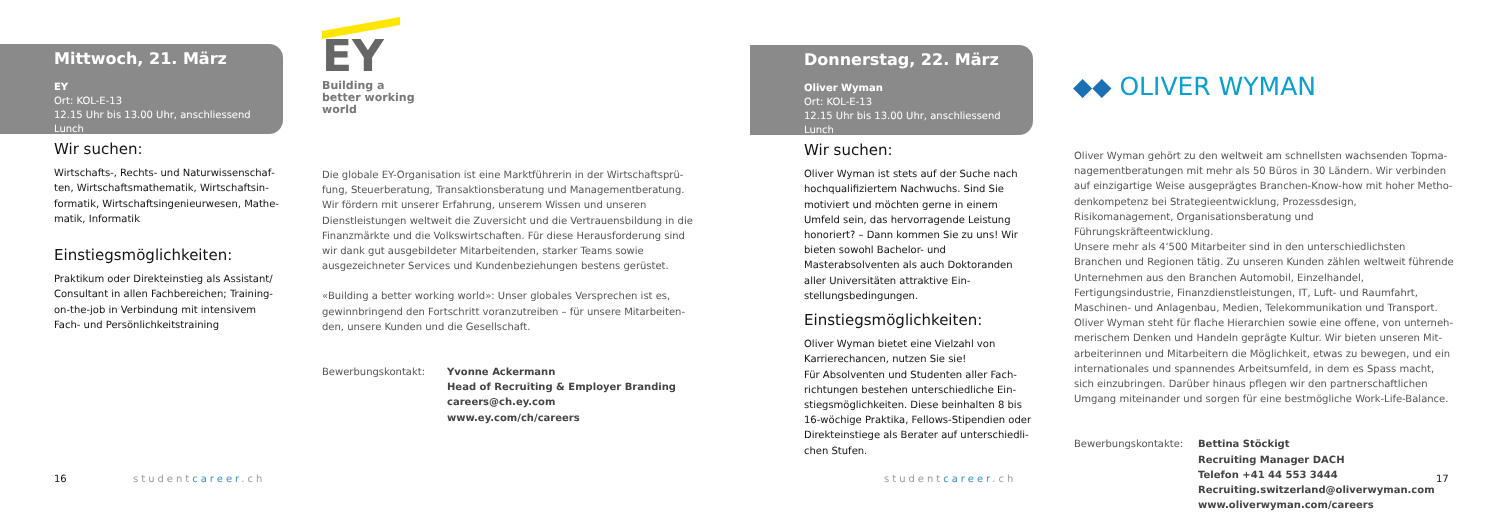Mittwoch, 21. März
EY
Ort: KOL-E-13
12.15 Uhr bis 13.00 Uhr, anschliessend Lunch
Wir suchen:
Wirtschafts-, Rechts- und Naturwissenschaf­ten, Wirtschaftsmathematik, Wirtschaftsin­formatik, Wirtschaftsingenieurwesen, Mathe­matik, Informatik
Einstiegsmöglichkeiten:
Praktikum oder Direkteinstieg als Assistant/ Consultant in allen Fachbereichen; Training-on-the-job in Verbindung mit inten­sivem Fach- und Persönlichkeitstraining
EY
Building a better working world
Die globale EY-Organisation ist eine Marktführerin in der Wirtschaftsprü­fung, Steuerberatung, Transaktionsberatung und Managementberatung. Wir fördern mit unserer Erfahrung, unserem Wissen und unseren Dienstleistungen weltweit die Zuversicht und die Vertrauensbildung in die Finanzmärkte und die Volkswirtschaften. Für diese Herausforderung sind wir dank gut ausgebildeter Mitarbeitenden, starker Teams sowie ausgezeichneter Services und Kundenbeziehungen bestens gerüstet.
«Building a better working world»: Unser globales Versprechen ist es, gewinnbringend den Fortschritt voranzutreiben – für unsere Mitarbeiten­den, unsere Kunden und die Gesellschaft.
Bewerbungskontakt: Yvonne Ackermann
Head of Recruiting & Employer Branding
careers@ch.ey.com
www.ey.com/ch/careers
16 studentcareer.ch
Donnerstag, 22. März
Oliver Wyman
Ort: KOL-E-13
12.15 Uhr bis 13.00 Uhr, anschliessend Lunch
Wir suchen:
Oliver Wyman ist stets auf der Suche nach hochqualifiziertem Nachwuchs. Sind Sie motiviert und möchten gerne in einem Umfeld sein, das hervorragende Leistung honoriert? – Dann kommen Sie zu uns! Wir bieten sowohl Bachelor- und Masterabsolventen als auch Doktoranden aller Universitäten attraktive Ein­stellungsbedingungen.
Einstiegsmöglichkeiten:
Oliver Wyman bietet eine Vielzahl von Karriere­chancen, nutzen Sie sie!
Für Absolventen und Studenten aller Fach­richtungen bestehen unterschiedliche Ein­stiegsmöglichkeiten. Diese beinhalten 8 bis 16-wöchige Praktika, Fellows-Stipendien oder Direkteinstiege als Berater auf unterschiedli­chen Stufen.
◆◆ OLIVER WYMAN
Oliver Wyman gehört zu den weltweit am schnellsten wachsenden Topma­nagementberatungen mit mehr als 50 Büros in 30 Ländern. Wir verbinden auf einzigartige Weise ausgeprägtes Branchen-Know-how mit hoher Metho­denkompetenz bei Strategieentwicklung, Prozessdesign, Risikomanagement, Organisationsberatung und Führungskräfteentwicklung.
Unsere mehr als 4‘500 Mitarbeiter sind in den unterschiedlichsten Branchen und Regionen tätig. Zu unseren Kunden zählen weltweit führende Unterneh­men aus den Branchen Automobil, Einzelhandel, Fertigungsindustrie, Finanz­dienstleistungen, IT, Luft- und Raumfahrt, Maschinen- und Anlagenbau, Medien, Telekommunikation und Transport.
Oliver Wyman steht für flache Hierarchien sowie eine offene, von unterneh­merischem Denken und Handeln geprägte Kultur. Wir bieten unseren Mit­arbeiterinnen und Mitarbeitern die Möglichkeit, etwas zu bewegen, und ein internationales und spannendes Arbeitsumfeld, in dem es Spass macht, sich einzubringen. Darüber hinaus pflegen wir den partnerschaftlichen Umgang miteinander und sorgen für eine bestmögliche Work-Life-Balance.
Bewerbungskontakte: Bettina Stöckigt
Recruiting Manager DACH
Telefon +41 44 553 3444
Recruiting.switzerland@oliverwyman.com
www.oliverwyman.com/careers
studentcareer.ch 17